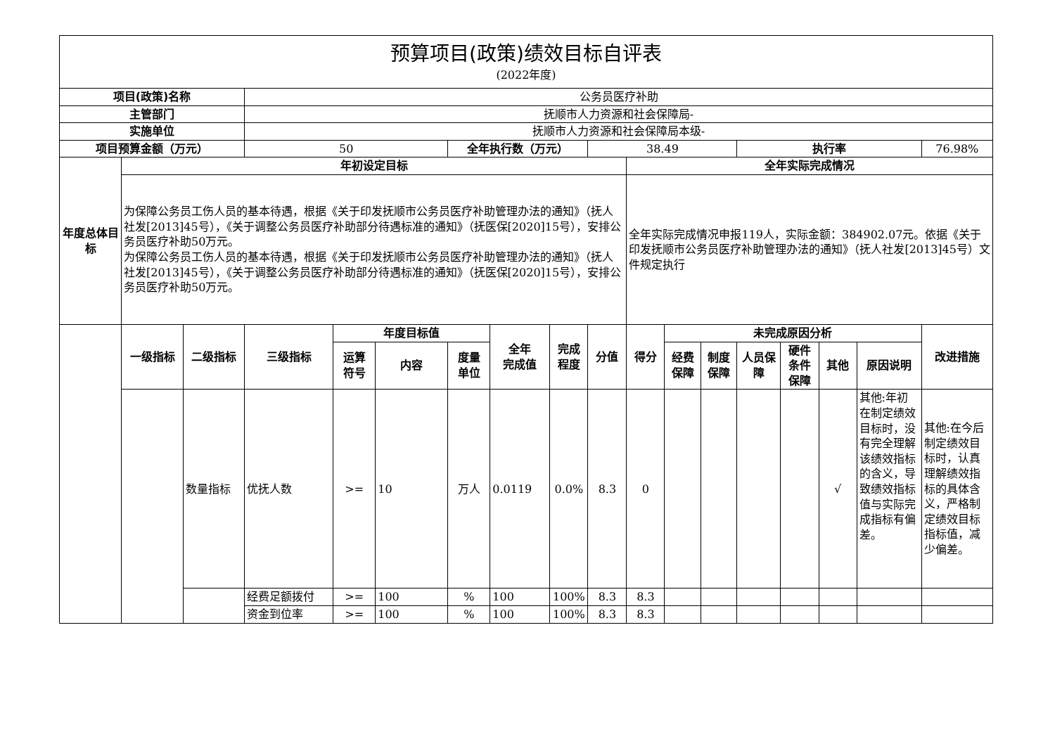| 预算项目(政策)绩效目标自评表 (2022年度) | | | | | | | | | | | | | | | | | |
| 项目(政策)名称 | | | 公务员医疗补助 | | | | | | | | | | | | | | |
| 主管部门 | | | 抚顺市人力资源和社会保障局- | | | | | | | | | | | | | | |
| 实施单位 | | | 抚顺市人力资源和社会保障局本级- | | | | | | | | | | | | | | |
| 项目预算金额（万元） | | | 50 | | | 全年执行数（万元） | | | 38.49 | | | | 执行率 | | | | 76.98% |
| 年度总体目标 | 年初设定目标 | | | | | | | | | 全年实际完成情况 | | | | | | | |
| | 为保障公务员工伤人员的基本待遇，根据《关于印发抚顺市公务员医疗补助管理办法的通知》（抚人社发[2013]45号），《关于调整公务员医疗补助部分待遇标准的通知》（抚医保[2020]15号），安排公务员医疗补助50万元。 为保障公务员工伤人员的基本待遇，根据《关于印发抚顺市公务员医疗补助管理办法的通知》（抚人社发[2013]45号），《关于调整公务员医疗补助部分待遇标准的通知》（抚医保[2020]15号），安排公务员医疗补助50万元。 | | | | | | | | | 全年实际完成情况申报119人，实际金额：384902.07元。依据《关于印发抚顺市公务员医疗补助管理办法的通知》（抚人社发[2013]45号）文件规定执行 | | | | | | | |
| | 一级指标 | 二级指标 | 三级指标 | 年度目标值 | | | 全年 完成值 | 完成 程度 | 分值 | 得分 | 未完成原因分析 | | | | | | 改进措施 |
| | | | | 运算 符号 | 内容 | 度量 单位 | | | | | 经费 保障 | 制度 保障 | 人员保障 | 硬件 条件 保障 | 其他 | 原因说明 | |
| | | 数量指标 | 优抚人数 | >= | 10 | 万人 | 0.0119 | 0.0% | 8.3 | 0 | | | | | √ | 其他:年初在制定绩效目标时，没有完全理解该绩效指标的含义，导致绩效指标值与实际完成指标有偏差。 | 其他:在今后制定绩效目标时，认真理解绩效指标的具体含义，严格制定绩效目标指标值，减少偏差。 |
| | | | 经费足额拨付 | >= | 100 | % | 100 | 100% | 8.3 | 8.3 | | | | | | | |
| | | | 资金到位率 | >= | 100 | % | 100 | 100% | 8.3 | 8.3 | | | | | | | |